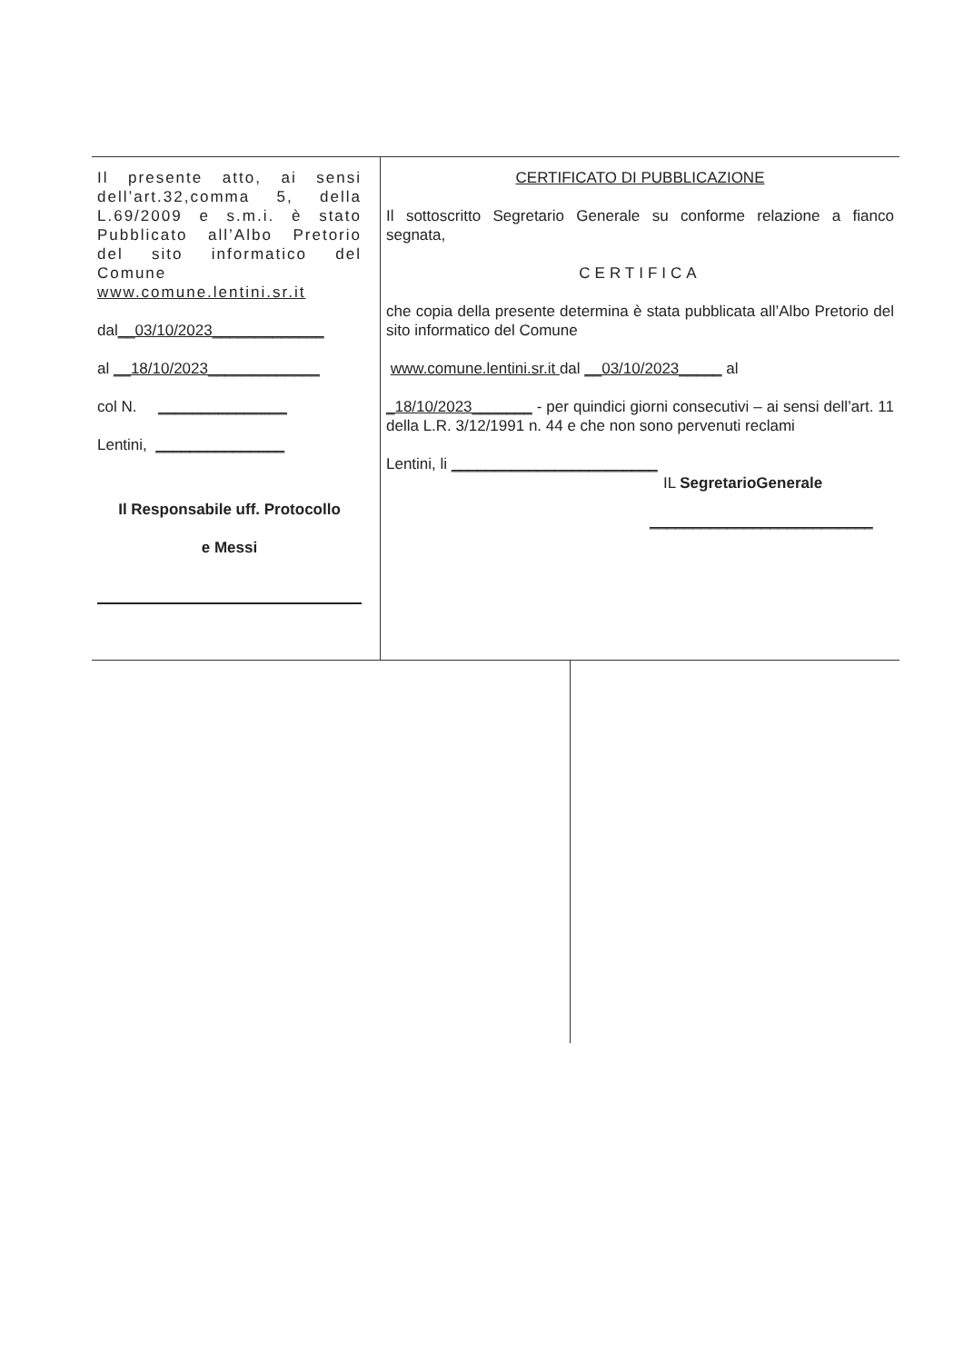Il presente atto, ai sensi dell’art.32,comma 5, della L.69/2009 e s.m.i. è stato Pubblicato all’Albo Pretorio del sito informatico del Comune www.comune.lentini.sr.it
dal__03/10/2023_____________
al __18/10/2023_____________
col N. _______________
Lentini, _______________
Il Responsabile uff. Protocollo
e Messi
CERTIFICATO DI PUBBLICAZIONE
Il sottoscritto Segretario Generale su conforme relazione a fianco segnata,
CERTIFICA
che copia della presente determina è stata pubblicata all’Albo Pretorio del sito informatico del Comune
www.comune.lentini.sr.it dal __03/10/2023_____ al
_18/10/2023_______ - per quindici giorni consecutivi – ai sensi dell’art. 11 della L.R. 3/12/1991 n. 44 e che non sono pervenuti reclami
Lentini, li ________________________
IL SegretarioGenerale
__________________________